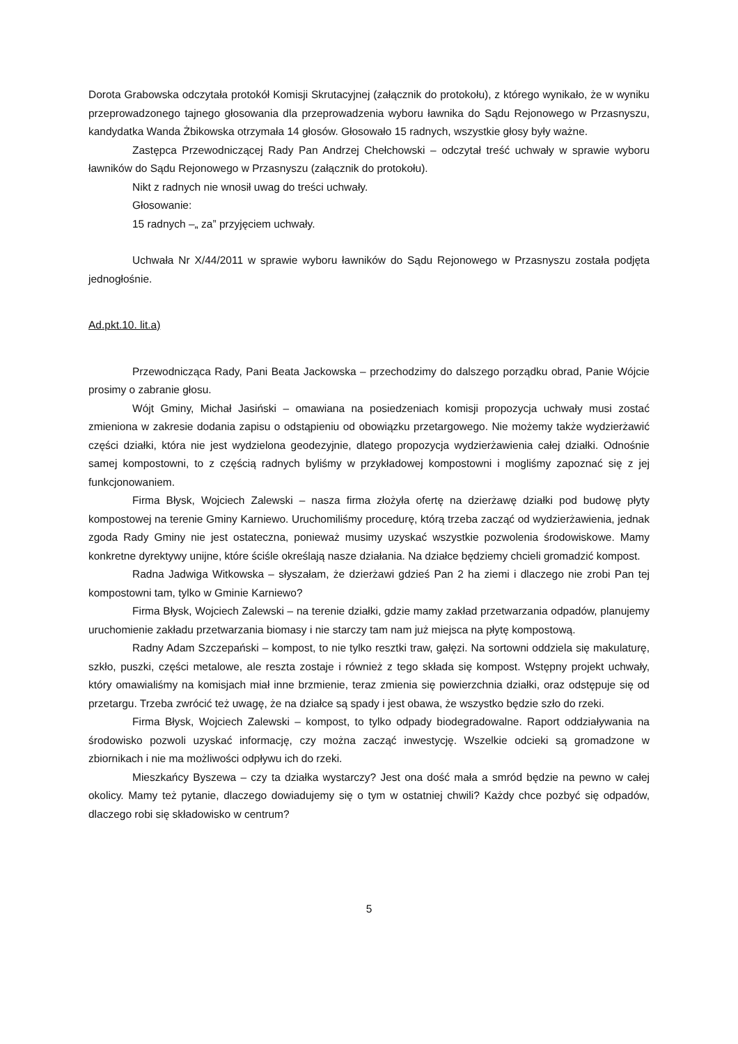Dorota Grabowska odczytała protokół Komisji Skrutacyjnej (załącznik do protokołu), z którego wynikało, że w wyniku przeprowadzonego tajnego głosowania dla przeprowadzenia wyboru ławnika do Sądu Rejonowego w Przasnyszu, kandydatka Wanda Żbikowska otrzymała 14 głosów. Głosowało 15 radnych, wszystkie głosy były ważne.
Zastępca Przewodniczącej Rady Pan Andrzej Chełchowski – odczytał treść uchwały w sprawie wyboru ławników do Sądu Rejonowego w Przasnyszu (załącznik do protokołu).
Nikt z radnych nie wnosił uwag do treści uchwały.
Głosowanie:
15 radnych –„ za” przyjęciem uchwały.
Uchwała Nr X/44/2011 w sprawie wyboru ławników do Sądu Rejonowego w Przasnyszu została podjęta jednogłośnie.
Ad.pkt.10. lit.a)
Przewodnicząca Rady, Pani Beata Jackowska – przechodzimy do dalszego porządku obrad, Panie Wójcie prosimy o zabranie głosu.
Wójt Gminy, Michał Jasiński – omawiana na posiedzeniach komisji propozycja uchwały musi zostać zmieniona w zakresie dodania zapisu o odstąpieniu od obowiązku przetargowego. Nie możemy także wydzierżawić części działki, która nie jest wydzielona geodezyjnie, dlatego propozycja wydzierżawienia całej działki. Odnośnie samej kompostowni, to z częścią radnych byliśmy w przykładowej kompostowni i mogliśmy zapoznać się z jej funkcjonowaniem.
Firma Błysk, Wojciech Zalewski – nasza firma złożyła ofertę na dzierżawę działki pod budowę płyty kompostowej na terenie Gminy Karniewo. Uruchomiliśmy procedurę, którą trzeba zacząć od wydzierżawienia, jednak zgoda Rady Gminy nie jest ostateczna, ponieważ musimy uzyskać wszystkie pozwolenia środowiskowe. Mamy konkretne dyrektywy unijne, które ściśle określają nasze działania. Na działce będziemy chcieli gromadzić kompost.
Radna Jadwiga Witkowska – słyszałam, że dzierżawi gdzieś Pan 2 ha ziemi i dlaczego nie zrobi Pan tej kompostowni tam, tylko w Gminie Karniewo?
Firma Błysk, Wojciech Zalewski – na terenie działki, gdzie mamy zakład przetwarzania odpadów, planujemy uruchomienie zakładu przetwarzania biomasy i nie starczy tam nam już miejsca na płytę kompostową.
Radny Adam Szczepański – kompost, to nie tylko resztki traw, gałęzi. Na sortowni oddziela się makulaturę, szkło, puszki, części metalowe, ale reszta zostaje i również z tego składa się kompost. Wstępny projekt uchwały, który omawialiśmy na komisjach miał inne brzmienie, teraz zmienia się powierzchnia działki, oraz odstępuje się od przetargu. Trzeba zwrócić też uwagę, że na działce są spady i jest obawa, że wszystko będzie szło do rzeki.
Firma Błysk, Wojciech Zalewski – kompost, to tylko odpady biodegradowalne. Raport oddziaływania na środowisko pozwoli uzyskać informację, czy można zacząć inwestycję. Wszelkie odcieki są gromadzone w zbiornikach i nie ma możliwości odpływu ich do rzeki.
Mieszkańcy Byszewa – czy ta działka wystarczy? Jest ona dość mała a smród będzie na pewno w całej okolicy. Mamy też pytanie, dlaczego dowiadujemy się o tym w ostatniej chwili? Każdy chce pozbyć się odpadów, dlaczego robi się składowisko w centrum?
5